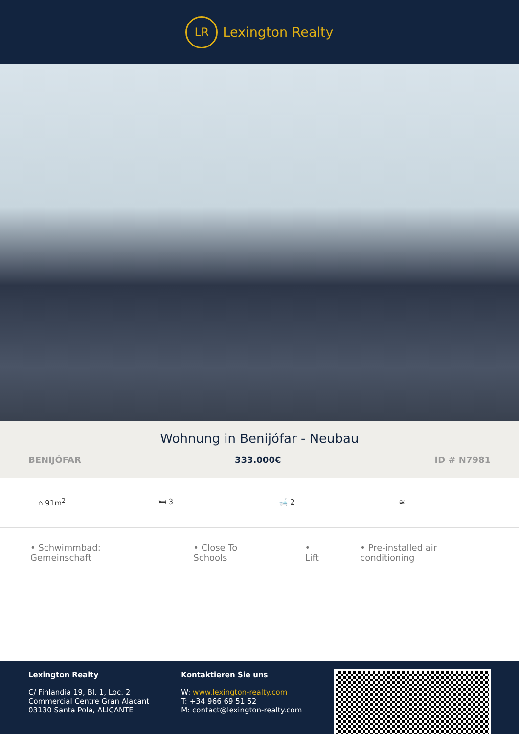LR
Lexington Realty
Wohnung in Benijófar - Neubau
BENIJÓFAR 333.000€ ID # N7981
⌂ 91m<sup>2</sup> 🛏 3 🛁 2 ≋
• Schwimmbad: Gemeinschaft • Close To Schools • Lift • Pre-installed air conditioning
Lexington Realty
C/ Finlandia 19, Bl. 1, Loc. 2
Commercial Centre Gran Alacant
03130 Santa Pola, ALICANTE
Kontaktieren Sie uns
W: www.lexington-realty.com
T: +34 966 69 51 52
M: contact@lexington-realty.com